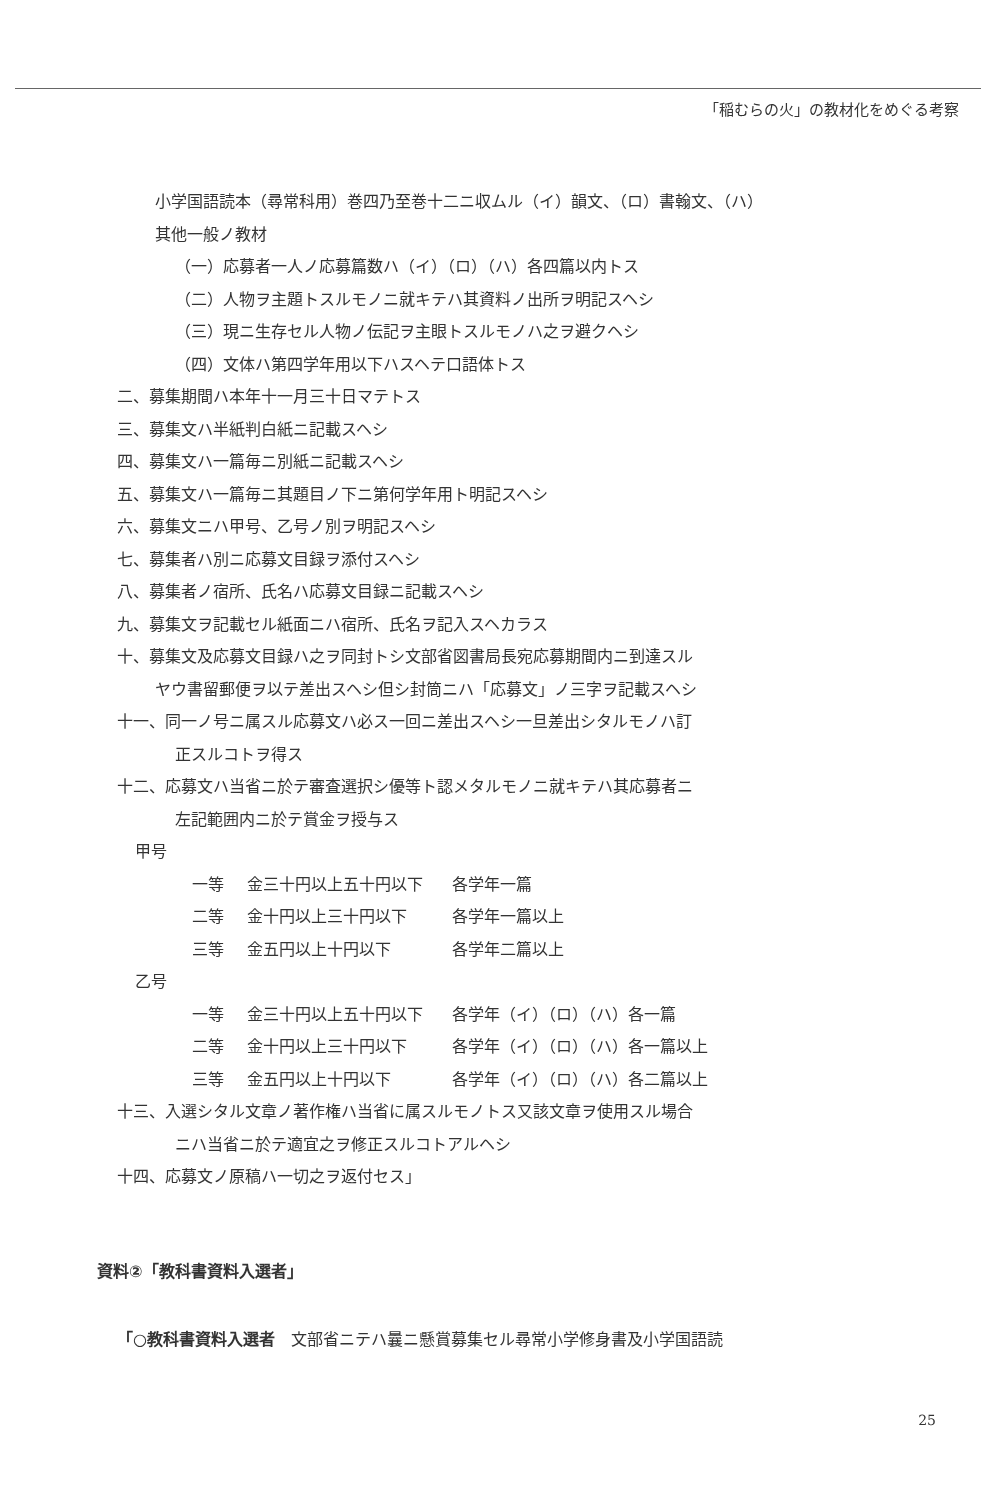「稲むらの火」の教材化をめぐる考察
小学国語読本（尋常科用）巻四乃至巻十二ニ収ムル（イ）韻文、（ロ）書翰文、（ハ）
其他一般ノ教材
（一）応募者一人ノ応募篇数ハ（イ）（ロ）（ハ）各四篇以内トス
（二）人物ヲ主題トスルモノニ就キテハ其資料ノ出所ヲ明記スヘシ
（三）現ニ生存セル人物ノ伝記ヲ主眼トスルモノハ之ヲ避クヘシ
（四）文体ハ第四学年用以下ハスヘテ口語体トス
二、募集期間ハ本年十一月三十日マテトス
三、募集文ハ半紙判白紙ニ記載スヘシ
四、募集文ハ一篇毎ニ別紙ニ記載スヘシ
五、募集文ハ一篇毎ニ其題目ノ下ニ第何学年用ト明記スヘシ
六、募集文ニハ甲号、乙号ノ別ヲ明記スヘシ
七、募集者ハ別ニ応募文目録ヲ添付スヘシ
八、募集者ノ宿所、氏名ハ応募文目録ニ記載スヘシ
九、募集文ヲ記載セル紙面ニハ宿所、氏名ヲ記入スヘカラス
十、募集文及応募文目録ハ之ヲ同封トシ文部省図書局長宛応募期間内ニ到達スル
ヤウ書留郵便ヲ以テ差出スヘシ但シ封筒ニハ「応募文」ノ三字ヲ記載スヘシ
十一、同一ノ号ニ属スル応募文ハ必ス一回ニ差出スヘシ一旦差出シタルモノハ訂
正スルコトヲ得ス
十二、応募文ハ当省ニ於テ審査選択シ優等ト認メタルモノニ就キテハ其応募者ニ
左記範囲内ニ於テ賞金ヲ授与ス
甲号
一等 金三十円以上五十円以下 各学年一篇
二等 金十円以上三十円以下 各学年一篇以上
三等 金五円以上十円以下 各学年二篇以上
乙号
一等 金三十円以上五十円以下 各学年（イ）（ロ）（ハ）各一篇
二等 金十円以上三十円以下 各学年（イ）（ロ）（ハ）各一篇以上
三等 金五円以上十円以下 各学年（イ）（ロ）（ハ）各二篇以上
十三、入選シタル文章ノ著作権ハ当省に属スルモノトス又該文章ヲ使用スル場合
ニハ当省ニ於テ適宜之ヲ修正スルコトアルヘシ
十四、応募文ノ原稿ハ一切之ヲ返付セス」
資料②「教科書資料入選者」
「○教科書資料入選者　文部省ニテハ曩ニ懸賞募集セル尋常小学修身書及小学国語読
25